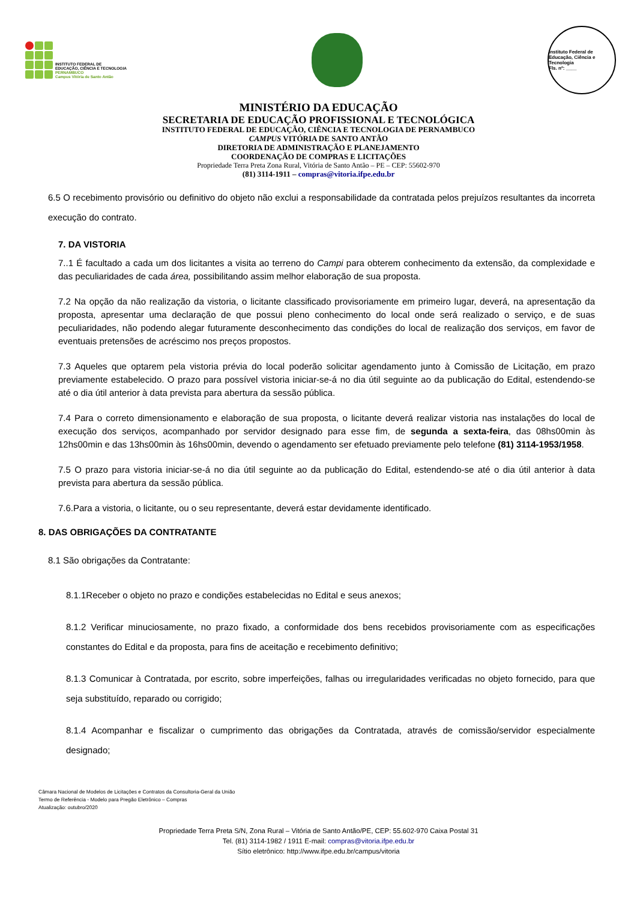INSTITUTO FEDERAL DE
EDUCAÇÃO, CIÊNCIA E TECNOLOGIA
PERNAMBUCO
Campus Vitória de Santo Antão
Instituto Federal de Educação, Ciência e Tecnologia
Fls. nº: ____
MINISTÉRIO DA EDUCAÇÃO
SECRETARIA DE EDUCAÇÃO PROFISSIONAL E TECNOLÓGICA
INSTITUTO FEDERAL DE EDUCAÇÃO, CIÊNCIA E TECNOLOGIA DE PERNAMBUCO
CAMPUS VITÓRIA DE SANTO ANTÃO
DIRETORIA DE ADMINISTRAÇÃO E PLANEJAMENTO
COORDENAÇÃO DE COMPRAS E LICITAÇÕES
Propriedade Terra Preta Zona Rural, Vitória de Santo Antão – PE – CEP: 55602-970
(81) 3114-1911 – compras@vitoria.ifpe.edu.br
6.5 O recebimento provisório ou definitivo do objeto não exclui a responsabilidade da contratada pelos prejuízos resultantes da incorreta execução do contrato.
7. DA VISTORIA
7..1 É facultado a cada um dos licitantes a visita ao terreno do Campi para obterem conhecimento da extensão, da complexidade e das peculiaridades de cada área, possibilitando assim melhor elaboração de sua proposta.
7.2 Na opção da não realização da vistoria, o licitante classificado provisoriamente em primeiro lugar, deverá, na apresentação da proposta, apresentar uma declaração de que possui pleno conhecimento do local onde será realizado o serviço, e de suas peculiaridades, não podendo alegar futuramente desconhecimento das condições do local de realização dos serviços, em favor de eventuais pretensões de acréscimo nos preços propostos.
7.3 Aqueles que optarem pela vistoria prévia do local poderão solicitar agendamento junto à Comissão de Licitação, em prazo previamente estabelecido. O prazo para possível vistoria iniciar-se-á no dia útil seguinte ao da publicação do Edital, estendendo-se até o dia útil anterior à data prevista para abertura da sessão pública.
7.4 Para o correto dimensionamento e elaboração de sua proposta, o licitante deverá realizar vistoria nas instalações do local de execução dos serviços, acompanhado por servidor designado para esse fim, de segunda a sexta-feira, das 08hs00min às 12hs00min e das 13hs00min às 16hs00min, devendo o agendamento ser efetuado previamente pelo telefone (81) 3114-1953/1958.
7.5 O prazo para vistoria iniciar-se-á no dia útil seguinte ao da publicação do Edital, estendendo-se até o dia útil anterior à data prevista para abertura da sessão pública.
7.6.Para a vistoria, o licitante, ou o seu representante, deverá estar devidamente identificado.
8. DAS OBRIGAÇÕES DA CONTRATANTE
8.1 São obrigações da Contratante:
8.1.1Receber o objeto no prazo e condições estabelecidas no Edital e seus anexos;
8.1.2 Verificar minuciosamente, no prazo fixado, a conformidade dos bens recebidos provisoriamente com as especificações constantes do Edital e da proposta, para fins de aceitação e recebimento definitivo;
8.1.3 Comunicar à Contratada, por escrito, sobre imperfeições, falhas ou irregularidades verificadas no objeto fornecido, para que seja substituído, reparado ou corrigido;
8.1.4 Acompanhar e fiscalizar o cumprimento das obrigações da Contratada, através de comissão/servidor especialmente designado;
Câmara Nacional de Modelos de Licitações e Contratos da Consultoria-Geral da União
Termo de Referência - Modelo para Pregão Eletrônico – Compras
Atualização: outubro/2020
Propriedade Terra Preta S/N, Zona Rural – Vitória de Santo Antão/PE, CEP: 55.602-970 Caixa Postal 31
Tel. (81) 3114-1982 / 1911 E-mail: compras@vitoria.ifpe.edu.br
Sítio eletrônico: http://www.ifpe.edu.br/campus/vitoria